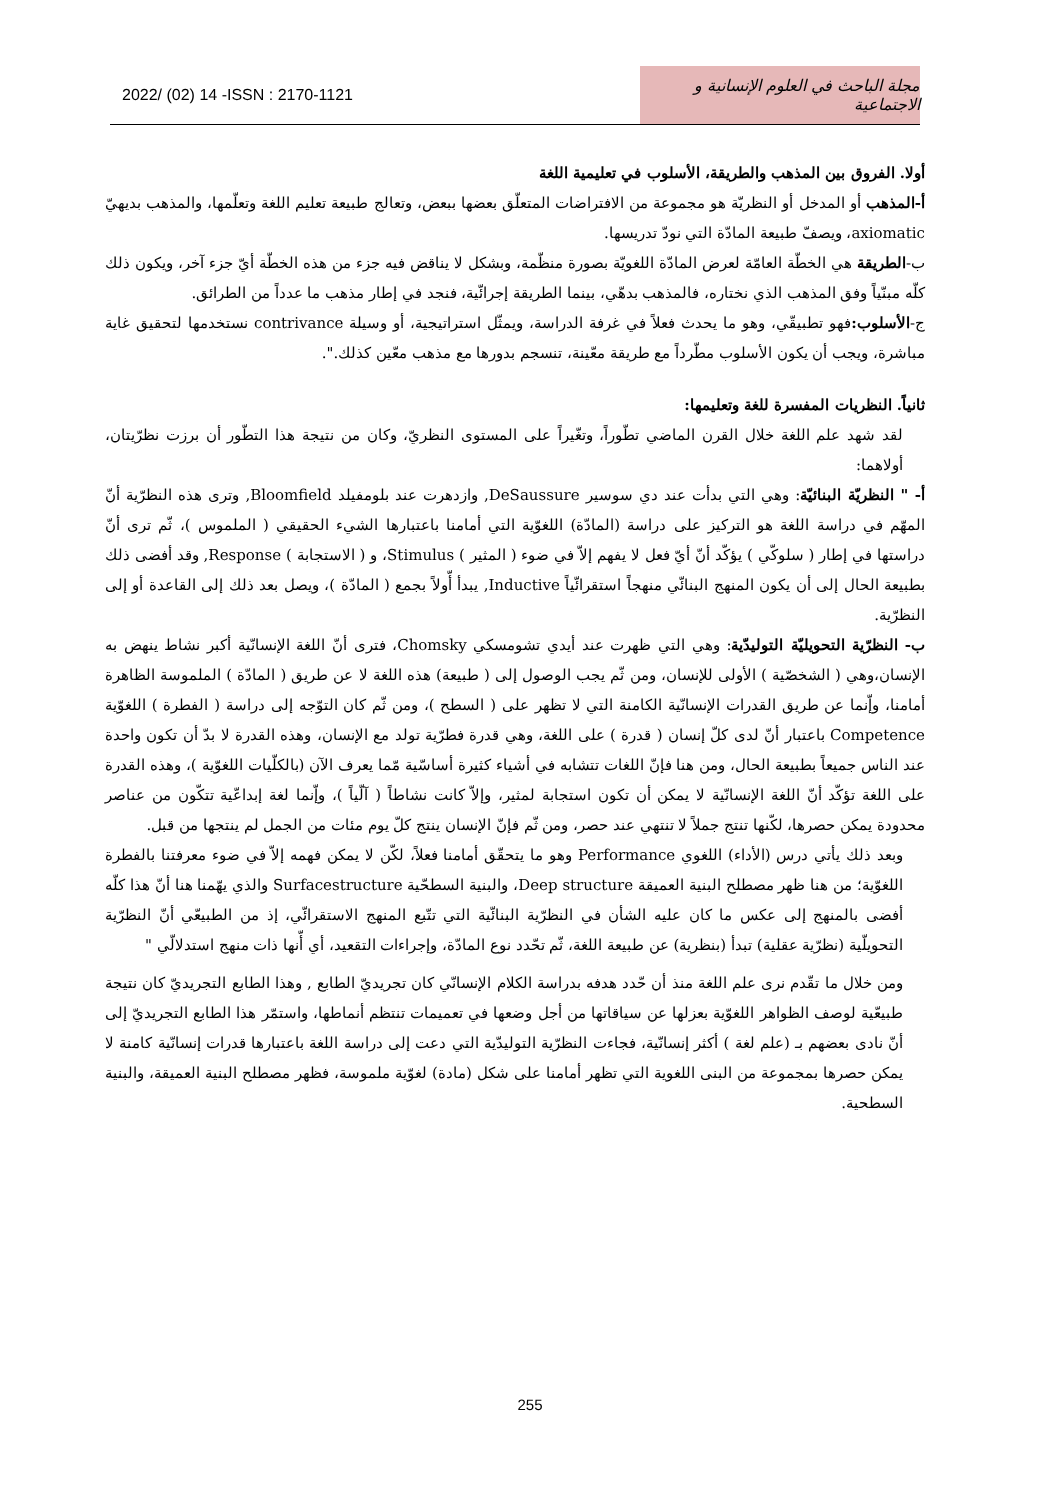2022/ (02) 14 -ISSN : 2170-1121 مجلة الباحث في العلوم الإنسانية و الاجتماعية
أولا. الفروق بين المذهب والطريقة، الأسلوب في تعليمية اللغة
أ-المذهب أو المدخل أو النظريّة هو مجموعة من الافتراضات المتعلّق بعضها ببعض، وتعالج طبيعة تعليم اللغة وتعلّمها، والمذهب بديهيّ axiomatic، ويصفّ طبيعة المادّة التي نودّ تدريسها.
ب-الطريقة هي الخطّة العامّة لعرض المادّة اللغويّة بصورة منظّمة، وبشكل لا يناقض فيه جزء من هذه الخطّة أيّ جزء آخر، ويكون ذلك كلّه مبنّياً وفق المذهب الذي نختاره، فالمذهب بدهّي، بينما الطريقة إجرائّية، فنجد في إطار مذهب ما عدداً من الطرائق.
ج-الأسلوب: فهو تطبيقّي، وهو ما يحدث فعلاً في غرفة الدراسة، ويمثّل استراتيجية، أو وسيلة contrivance نستخدمها لتحقيق غاية مباشرة، ويجب أن يكون الأسلوب مطّرداً مع طريقة معّينة، تنسجم بدورها مع مذهب معّين كذلك.".
ثانياً. النظريات المفسرة للغة وتعليمها:
لقد شهد علم اللغة خلال القرن الماضي تطّوراً، وتغّيراً على المستوى النظريّ، وكان من نتيجة هذا التطّور أن برزت نظرّيتان، أولاهما:
أ- " النظريّة البنائيّة: وهي التي بدأت عند دي سوسير DeSaussure, وازدهرت عند بلومفيلد Bloomfield, وترى هذه النظرّية أنّ المهّم في دراسة اللغة هو التركيز على دراسة (المادّة) اللغوّية التي أمامنا باعتبارها الشيء الحقيقي ( الملموس )، ثّم ترى أنّ دراستها في إطار ( سلوكّي ) يؤكّد أنّ أيّ فعل لا يفهم إلاّ في ضوء ( المثير ) Stimulus، و ( الاستجابة ) Response, وقد أفضى ذلك بطبيعة الحال إلى أن يكون المنهج البنائّي منهجاً استقرائّياً Inductive, يبدأ أّولاً بجمع ( المادّة )، ويصل بعد ذلك إلى القاعدة أو إلى النظرّية.
ب- النظرّية التحويليّة التوليدّية: وهي التي ظهرت عند أيدي تشومسكي Chomsky، فترى أنّ اللغة الإنسانّية أكبر نشاط ينهض به الإنسان،وهي ( الشخصّية ) الأولى للإنسان، ومن ثّم يجب الوصول إلى ( طبيعة) هذه اللغة لا عن طريق ( المادّة ) الملموسة الظاهرة أمامنا، وإّنما عن طريق القدرات الإنسانّية الكامنة التي لا تظهر على ( السطح )، ومن ثّم كان التوّجه إلى دراسة ( الفطرة ) اللغوّية Competence باعتبار أنّ لدى كلّ إنسان ( قدرة ) على اللغة، وهي قدرة فطرّية تولد مع الإنسان، وهذه القدرة لا بدّ أن تكون واحدة عند الناس جميعاً بطبيعة الحال، ومن هنا فإنّ اللغات تتشابه في أشياء كثيرة أساسّية مّما يعرف الآن (بالكلّيات اللغوّية )، وهذه القدرة على اللغة تؤكّد أنّ اللغة الإنسانّية لا يمكن أن تكون استجابة لمثير، وإلاّ كانت نشاطاً ( آلّياً )، وإّنما لغة إبداعّية تتكّون من عناصر محدودة يمكن حصرها، لكّنها تنتج جملاً لا تنتهي عند حصر، ومن ثّم فإنّ الإنسان ينتج كلّ يوم مئات من الجمل لم ينتجها من قبل.
وبعد ذلك يأتي درس (الأداء) اللغوي Performance وهو ما يتحقّق أمامنا فعلاً، لكّن لا يمكن فهمه إلاّ في ضوء معرفتنا بالفطرة اللغوّية؛ من هنا ظهر مصطلح البنية العميقة Deep structure، والبنية السطحّية Surfacestructure والذي يهّمنا هنا أنّ هذا كلّه أفضى بالمنهج إلى عكس ما كان عليه الشأن في النظرّية البنائّية التي تتّبع المنهج الاستقرائّي، إذ من الطبيعّي أنّ النظرّية التحويلّية (نظرّية عقلية) تبدأ (بنظرية) عن طبيعة اللغة، ثّم تحّدد نوع المادّة، وإجراءات التقعيد، أي أّنها ذات منهج استدلالّي "
ومن خلال ما تقّدم نرى علم اللغة منذ أن حّدد هدفه بدراسة الكلام الإنسانّي كان تجريديّ الطابع , وهذا الطابع التجريديّ كان نتيجة طبيعّية لوصف الظواهر اللغوّية بعزلها عن سياقاتها من أجل وضعها في تعميمات تنتظم أنماطها، واستمّر هذا الطابع التجريديّ إلى أنّ نادى بعضهم بـ (علم لغة ) أكثر إنسانّية، فجاءت النظرّية التوليدّية التي دعت إلى دراسة اللغة باعتبارها قدرات إنسانّية كامنة لا يمكن حصرها بمجموعة من البنى اللغوية التي تظهر أمامنا على شكل (مادة) لغوّية ملموسة، فظهر مصطلح البنية العميقة، والبنية السطحية.
255